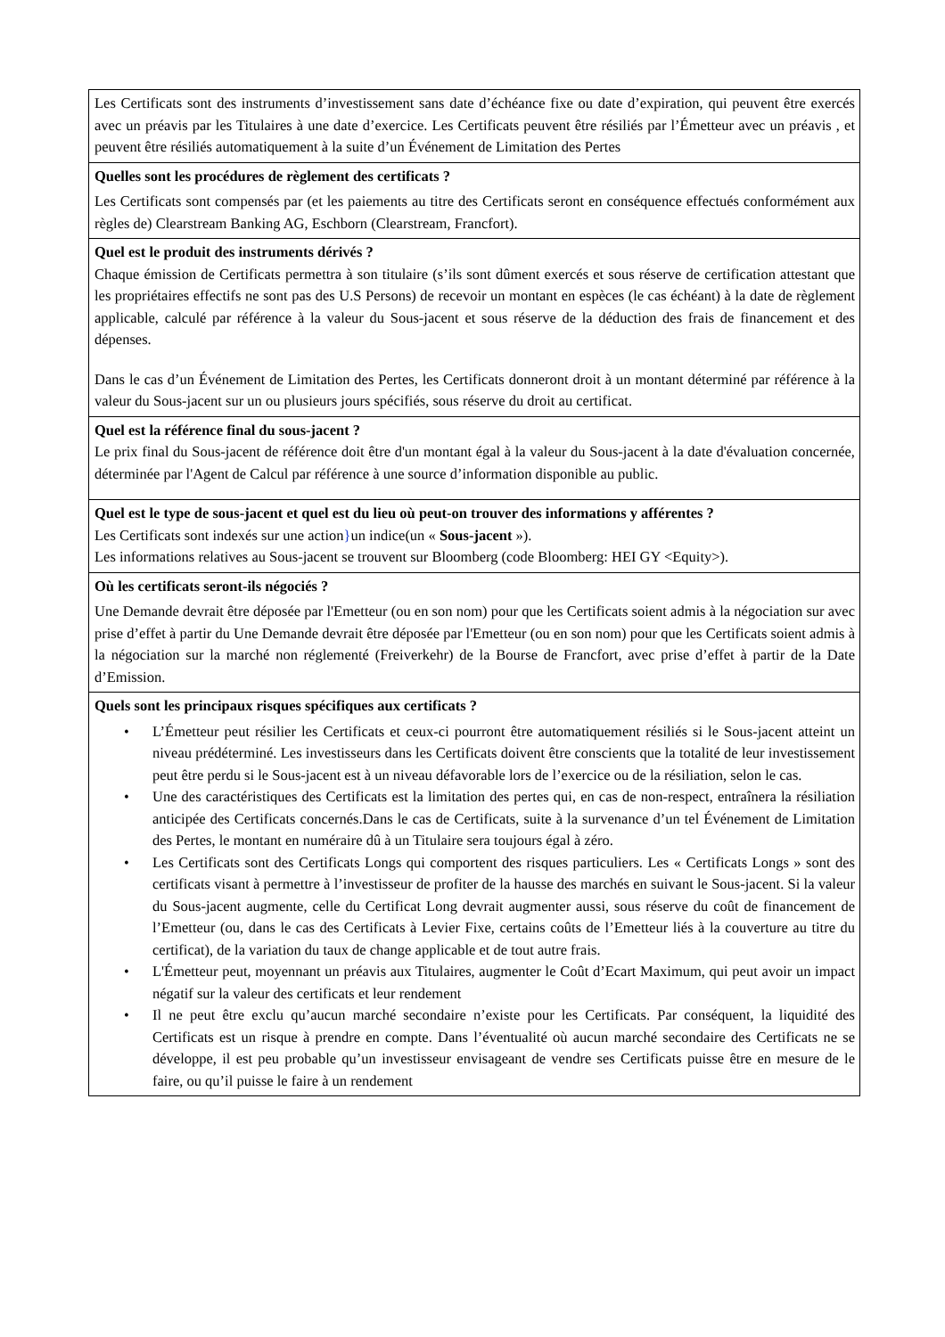| Les Certificats sont des instruments d’investissement sans date d’échéance fixe ou date d’expiration, qui peuvent être exercés avec un préavis par les Titulaires à une date d’exercice. Les Certificats peuvent être résiliés par l’Émetteur avec un préavis , et peuvent être résiliés automatiquement à la suite d’un Événement de Limitation des Pertes |
| Quelles sont les procédures de règlement des certificats ? Les Certificats sont compensés par (et les paiements au titre des Certificats seront en conséquence effectués conformément aux règles de) Clearstream Banking AG, Eschborn (Clearstream, Francfort). |
| Quel est le produit des instruments dérivés ? Chaque émission de Certificats permettra à son titulaire (s’ils sont dûment exercés et sous réserve de certification attestant que les propriétaires effectifs ne sont pas des U.S Persons) de recevoir un montant en espèces (le cas échéant) à la date de règlement applicable, calculé par référence à la valeur du Sous-jacent et sous réserve de la déduction des frais de financement et des dépenses. Dans le cas d’un Événement de Limitation des Pertes, les Certificats donneront droit à un montant déterminé par référence à la valeur du Sous-jacent sur un ou plusieurs jours spécifiés, sous réserve du droit au certificat. |
| Quel est la référence final du sous-jacent ? Le prix final du Sous-jacent de référence doit être d'un montant égal à la valeur du Sous-jacent à la date d'évaluation concernée, déterminée par l'Agent de Calcul par référence à une source d’information disponible au public. |
| Quel est le type de sous-jacent et quel est du lieu où peut-on trouver des informations y afférentes ? Les Certificats sont indexés sur une action } un indice(un « Sous-jacent »). Les informations relatives au Sous-jacent se trouvent sur Bloomberg (code Bloomberg: HEI GY <Equity>). |
| Où les certificats seront-ils négociés ? Une Demande devrait être déposée par l'Emetteur (ou en son nom) pour que les Certificats soient admis à la négociation sur avec prise d’effet à partir du Une Demande devrait être déposée par l'Emetteur (ou en son nom) pour que les Certificats soient admis à la négociation sur la marché non réglementé (Freiverkehr) de la Bourse de Francfort, avec prise d’effet à partir de la Date d’Emission. |
| Quels sont les principaux risques spécifiques aux certificats ? • L’Émetteur peut résilier les Certificats et ceux-ci pourront être automatiquement résiliés si le Sous-jacent atteint un niveau prédéterminé. Les investisseurs dans les Certificats doivent être conscients que la totalité de leur investissement peut être perdu si le Sous-jacent est à un niveau défavorable lors de l’exercice ou de la résiliation, selon le cas. • Une des caractéristiques des Certificats est la limitation des pertes qui, en cas de non-respect, entraînera la résiliation anticipée des Certificats concernés.Dans le cas de Certificats, suite à la survenance d’un tel Événement de Limitation des Pertes, le montant en numéraire dû à un Titulaire sera toujours égal à zéro. • Les Certificats sont des Certificats Longs qui comportent des risques particuliers. Les « Certificats Longs » sont des certificats visant à permettre à l’investisseur de profiter de la hausse des marchés en suivant le Sous-jacent. Si la valeur du Sous-jacent augmente, celle du Certificat Long devrait augmenter aussi, sous réserve du coût de financement de l’Emetteur (ou, dans le cas des Certificats à Levier Fixe, certains coûts de l’Emetteur liés à la couverture au titre du certificat), de la variation du taux de change applicable et de tout autre frais. • L'Émetteur peut, moyennant un préavis aux Titulaires, augmenter le Coût d’Ecart Maximum, qui peut avoir un impact négatif sur la valeur des certificats et leur rendement • Il ne peut être exclu qu’aucun marché secondaire n’existe pour les Certificats. Par conséquent, la liquidité des Certificats est un risque à prendre en compte. Dans l’éventualité où aucun marché secondaire des Certificats ne se développe, il est peu probable qu’un investisseur envisageant de vendre ses Certificats puisse être en mesure de le faire, ou qu’il puisse le faire à un rendement |